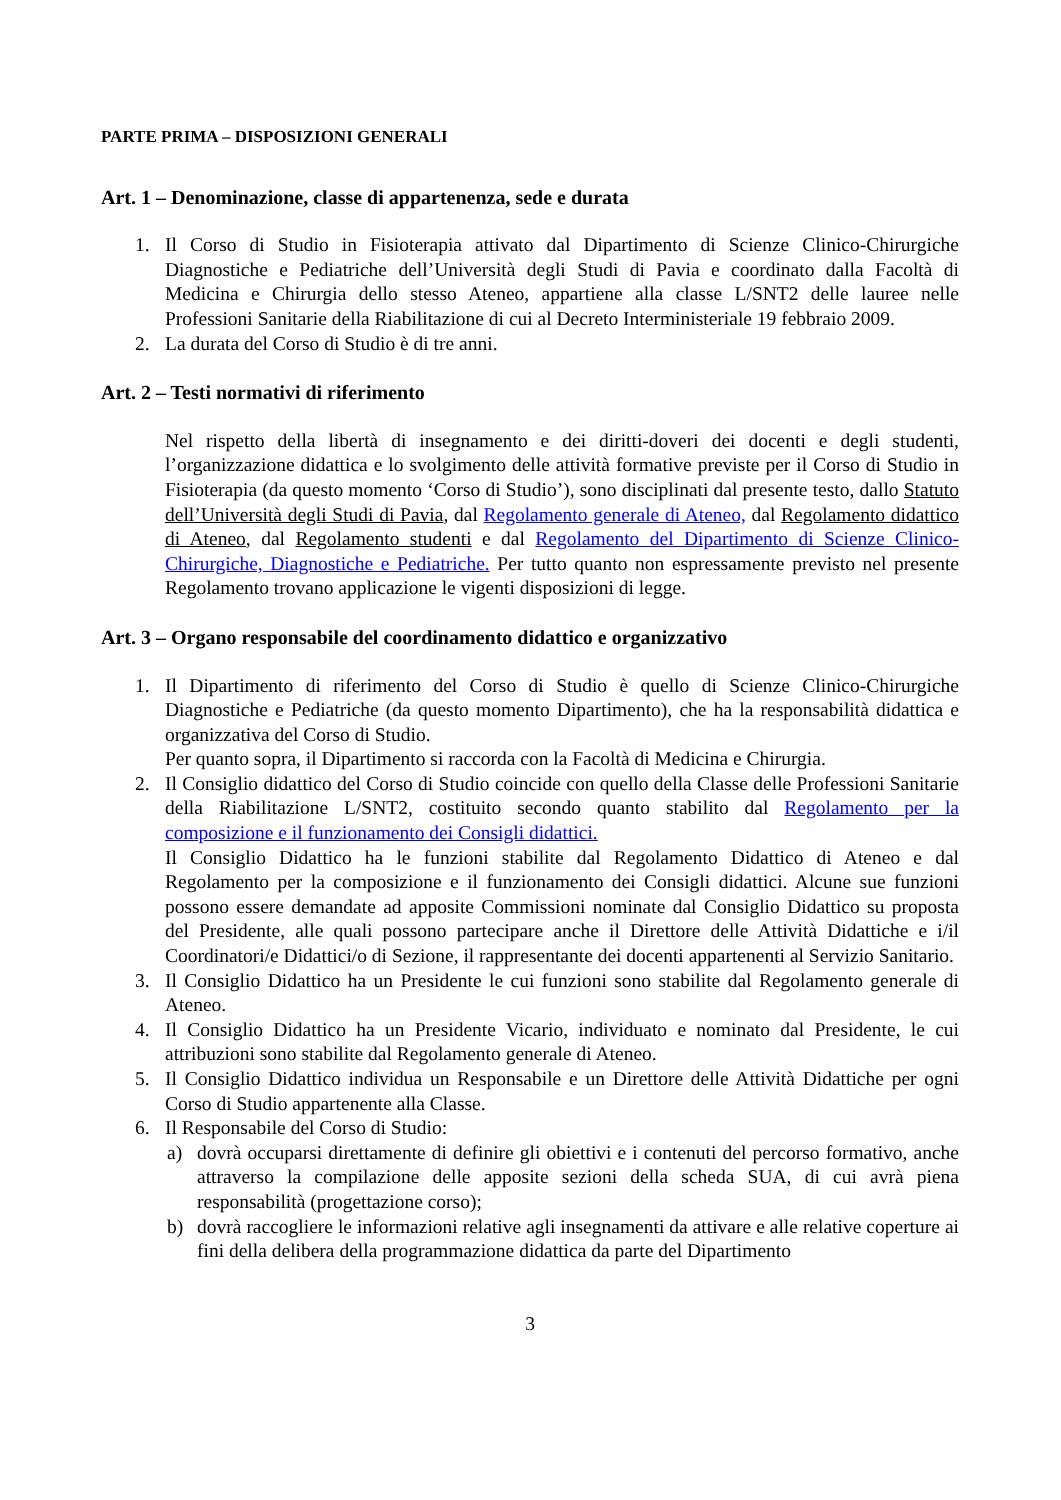PARTE PRIMA – DISPOSIZIONI GENERALI
Art. 1 – Denominazione, classe di appartenenza, sede e durata
1. Il Corso di Studio in Fisioterapia attivato dal Dipartimento di Scienze Clinico-Chirurgiche Diagnostiche e Pediatriche dell’Università degli Studi di Pavia e coordinato dalla Facoltà di Medicina e Chirurgia dello stesso Ateneo, appartiene alla classe L/SNT2 delle lauree nelle Professioni Sanitarie della Riabilitazione di cui al Decreto Interministeriale 19 febbraio 2009.
2. La durata del Corso di Studio è di tre anni.
Art. 2 – Testi normativi di riferimento
Nel rispetto della libertà di insegnamento e dei diritti-doveri dei docenti e degli studenti, l’organizzazione didattica e lo svolgimento delle attività formative previste per il Corso di Studio in Fisioterapia (da questo momento ‘Corso di Studio’), sono disciplinati dal presente testo, dallo Statuto dell’Università degli Studi di Pavia, dal Regolamento generale di Ateneo, dal Regolamento didattico di Ateneo, dal Regolamento studenti e dal Regolamento del Dipartimento di Scienze Clinico-Chirurgiche, Diagnostiche e Pediatriche. Per tutto quanto non espressamente previsto nel presente Regolamento trovano applicazione le vigenti disposizioni di legge.
Art. 3 – Organo responsabile del coordinamento didattico e organizzativo
1. Il Dipartimento di riferimento del Corso di Studio è quello di Scienze Clinico-Chirurgiche Diagnostiche e Pediatriche (da questo momento Dipartimento), che ha la responsabilità didattica e organizzativa del Corso di Studio.
Per quanto sopra, il Dipartimento si raccorda con la Facoltà di Medicina e Chirurgia.
2. Il Consiglio didattico del Corso di Studio coincide con quello della Classe delle Professioni Sanitarie della Riabilitazione L/SNT2, costituito secondo quanto stabilito dal Regolamento per la composizione e il funzionamento dei Consigli didattici.
Il Consiglio Didattico ha le funzioni stabilite dal Regolamento Didattico di Ateneo e dal Regolamento per la composizione e il funzionamento dei Consigli didattici. Alcune sue funzioni possono essere demandate ad apposite Commissioni nominate dal Consiglio Didattico su proposta del Presidente, alle quali possono partecipare anche il Direttore delle Attività Didattiche e i/il Coordinatori/e Didattici/o di Sezione, il rappresentante dei docenti appartenenti al Servizio Sanitario.
3. Il Consiglio Didattico ha un Presidente le cui funzioni sono stabilite dal Regolamento generale di Ateneo.
4. Il Consiglio Didattico ha un Presidente Vicario, individuato e nominato dal Presidente, le cui attribuzioni sono stabilite dal Regolamento generale di Ateneo.
5. Il Consiglio Didattico individua un Responsabile e un Direttore delle Attività Didattiche per ogni Corso di Studio appartenente alla Classe.
6. Il Responsabile del Corso di Studio:
a) dovrà occuparsi direttamente di definire gli obiettivi e i contenuti del percorso formativo, anche attraverso la compilazione delle apposite sezioni della scheda SUA, di cui avrà piena responsabilità (progettazione corso);
b) dovrà raccogliere le informazioni relative agli insegnamenti da attivare e alle relative coperture ai fini della delibera della programmazione didattica da parte del Dipartimento
3